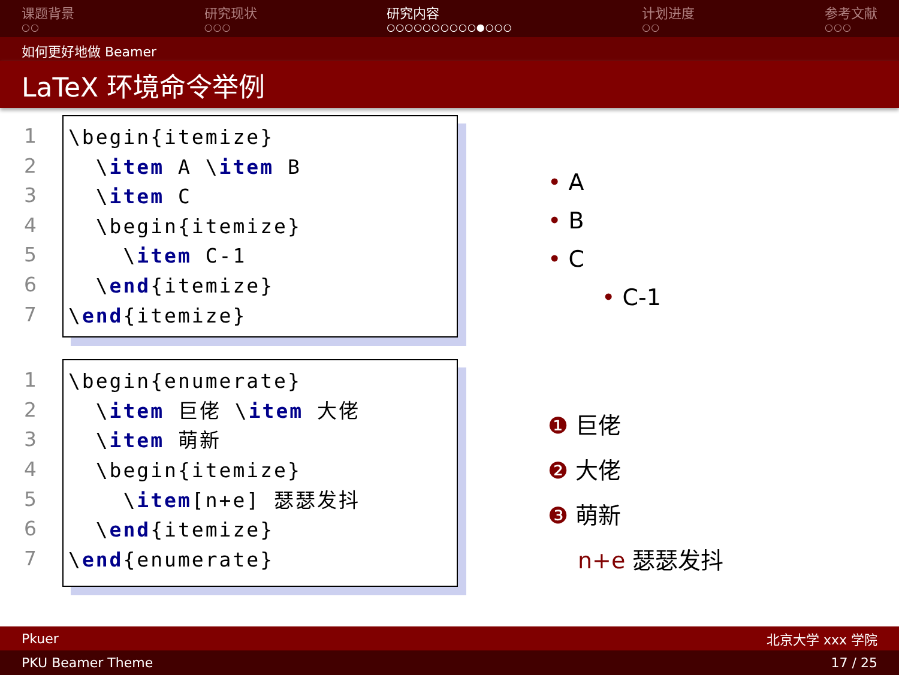课题背景
○○
研究现状
○○○
研究内容
○○○○○○○○○○●○○○
计划进度
○○
参考文献
○○○
如何更好地做 Beamer
LaTeX 环境命令举例
1
2
3
4
5
6
7
\begin{itemize} \item A \item B \item C \begin{itemize} \item C-1 \end{itemize} \end{itemize}
• A
• B
• C
• C-1
1
2
3
4
5
6
7
\begin{enumerate} \item 巨佬 \item 大佬 \item 萌新 \begin{itemize} \item[n+e] 瑟瑟发抖 \end{itemize} \end{enumerate}
❶ 巨佬
❷ 大佬
❸ 萌新
n+e 瑟瑟发抖
Pkuer 北京大学 xxx 学院
PKU Beamer Theme 17 / 25